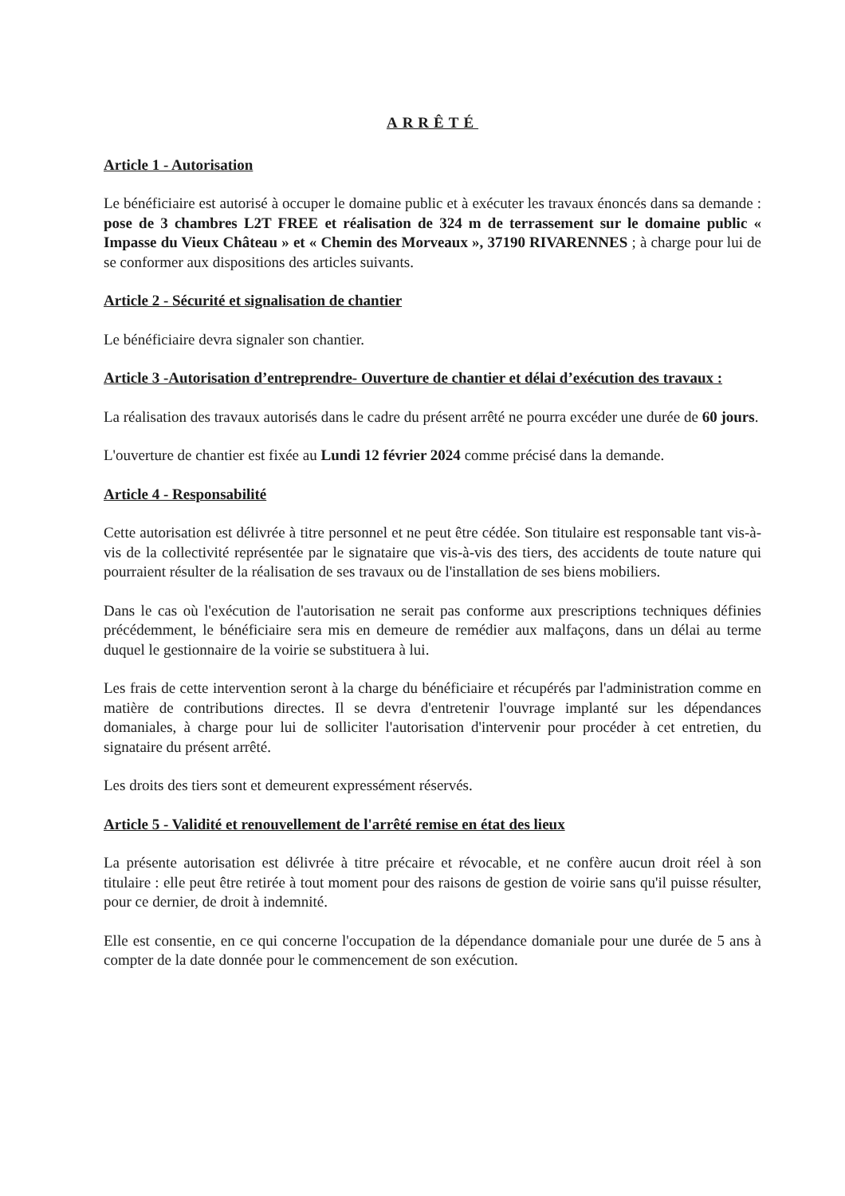ARRÊTÉ
Article 1 - Autorisation
Le bénéficiaire est autorisé à occuper le domaine public et à exécuter les travaux énoncés dans sa demande : pose de 3 chambres L2T FREE et réalisation de 324 m de terrassement sur le domaine public « Impasse du Vieux Château » et « Chemin des Morveaux », 37190 RIVARENNES ; à charge pour lui de se conformer aux dispositions des articles suivants.
Article 2 - Sécurité et signalisation de chantier
Le bénéficiaire devra signaler son chantier.
Article 3 -Autorisation d’entreprendre- Ouverture de chantier et délai d’exécution des travaux :
La réalisation des travaux autorisés dans le cadre du présent arrêté ne pourra excéder une durée de 60 jours.
L'ouverture de chantier est fixée au Lundi 12 février 2024 comme précisé dans la demande.
Article 4 - Responsabilité
Cette autorisation est délivrée à titre personnel et ne peut être cédée. Son titulaire est responsable tant vis-à-vis de la collectivité représentée par le signataire que vis-à-vis des tiers, des accidents de toute nature qui pourraient résulter de la réalisation de ses travaux ou de l'installation de ses biens mobiliers.
Dans le cas où l'exécution de l'autorisation ne serait pas conforme aux prescriptions techniques définies précédemment, le bénéficiaire sera mis en demeure de remédier aux malfaçons, dans un délai au terme duquel le gestionnaire de la voirie se substituera à lui.
Les frais de cette intervention seront à la charge du bénéficiaire et récupérés par l'administration comme en matière de contributions directes. Il se devra d'entretenir l'ouvrage implanté sur les dépendances domaniales, à charge pour lui de solliciter l'autorisation d'intervenir pour procéder à cet entretien, du signataire du présent arrêté.
Les droits des tiers sont et demeurent expressément réservés.
Article 5 - Validité et renouvellement de l'arrêté remise en état des lieux
La présente autorisation est délivrée à titre précaire et révocable, et ne confère aucun droit réel à son titulaire : elle peut être retirée à tout moment pour des raisons de gestion de voirie sans qu'il puisse résulter, pour ce dernier, de droit à indemnité.
Elle est consentie, en ce qui concerne l'occupation de la dépendance domaniale pour une durée de 5 ans à compter de la date donnée pour le commencement de son exécution.